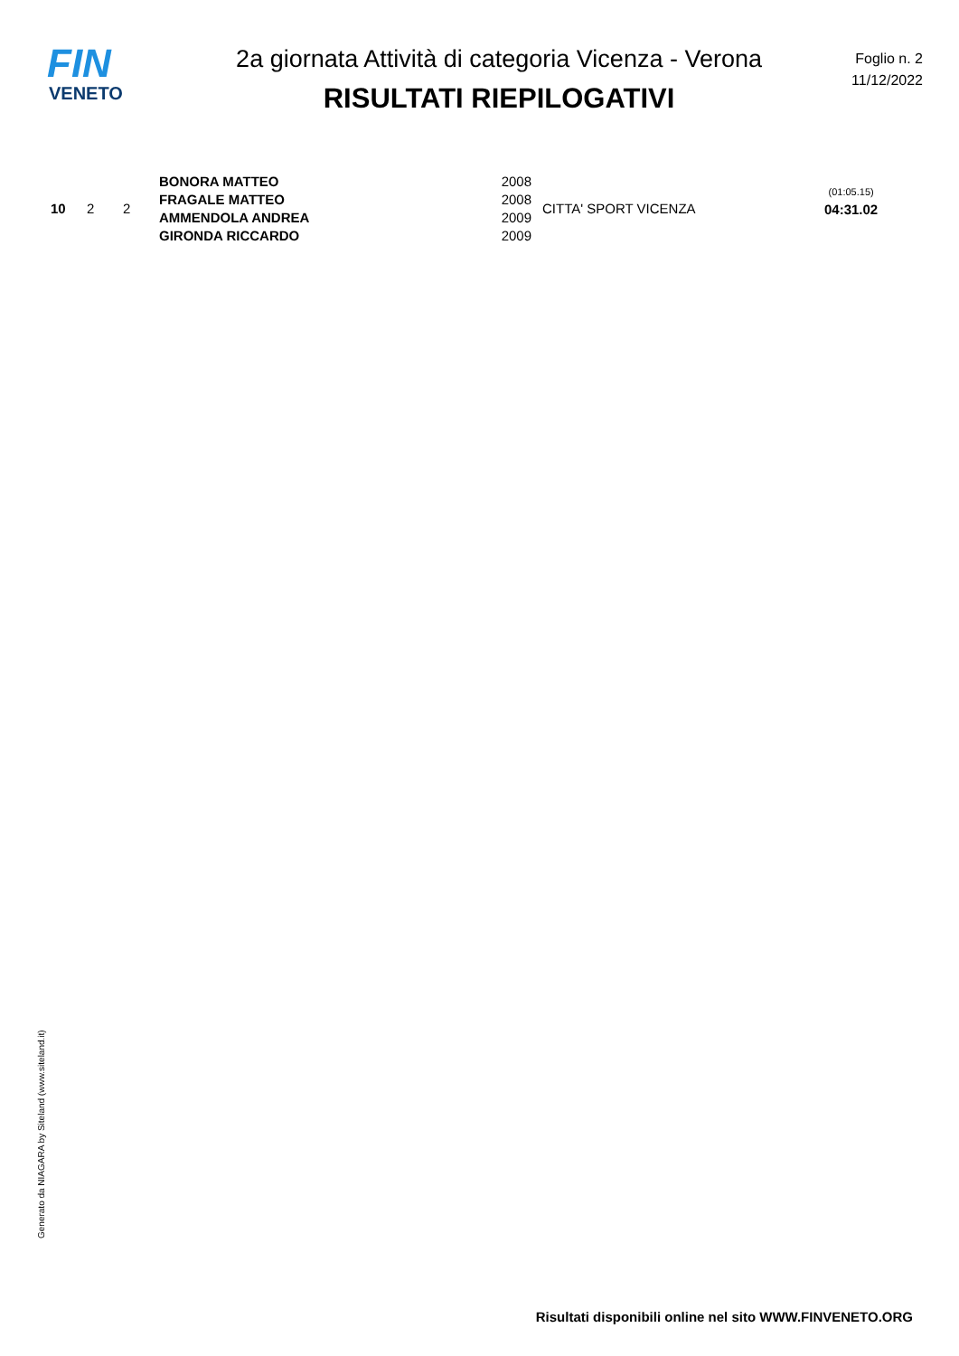FIN
VENETO
2a giornata Attività di categoria Vicenza - Verona
RISULTATI RIEPILOGATIVI
Foglio n. 2
11/12/2022
| 10 | 2 | 2 | BONORA MATTEO FRAGALE MATTEO AMMENDOLA ANDREA GIRONDA RICCARDO | 2008 2008 2009 2009 | CITTA' SPORT VICENZA | (01:05.15) 04:31.02 |
Generato da NIAGARA by Siteland (www.siteland.it)
Risultati disponibili online nel sito WWW.FINVENETO.ORG